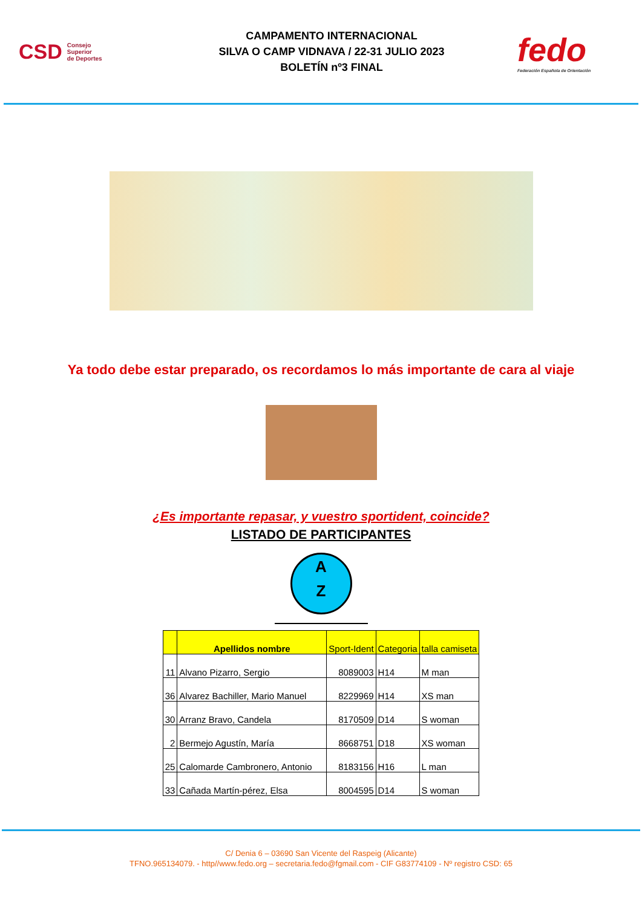CSD Consejo
Superior
de Deportes
CAMPAMENTO INTERNACIONAL
SILVA O CAMP VIDNAVA / 22-31 JULIO 2023
BOLETÍN nº3 FINAL
fedo
Federación Española de Orientación
Ya todo debe estar preparado, os recordamos lo más importante de cara al viaje
¿Es importante repasar, y vuestro sportident, coincide?
LISTADO DE PARTICIPANTES
A
Z
| | Apellidos nombre | Sport-Ident | Categoria | talla camiseta |
| --- | --- | --- | --- | --- |
| 11 | Alvano Pizarro, Sergio | 8089003 | H14 | M man |
| 36 | Alvarez Bachiller, Mario Manuel | 8229969 | H14 | XS man |
| 30 | Arranz Bravo, Candela | 8170509 | D14 | S woman |
| 2 | Bermejo Agustín, María | 8668751 | D18 | XS woman |
| 25 | Calomarde Cambronero, Antonio | 8183156 | H16 | L man |
| 33 | Cañada Martín-pérez, Elsa | 8004595 | D14 | S woman |
C/ Denia 6 – 03690 San Vicente del Raspeig (Alicante)
TFNO.965134079. - http//www.fedo.org – secretaria.fedo@fgmail.com - CIF G83774109 - Nº registro CSD: 65